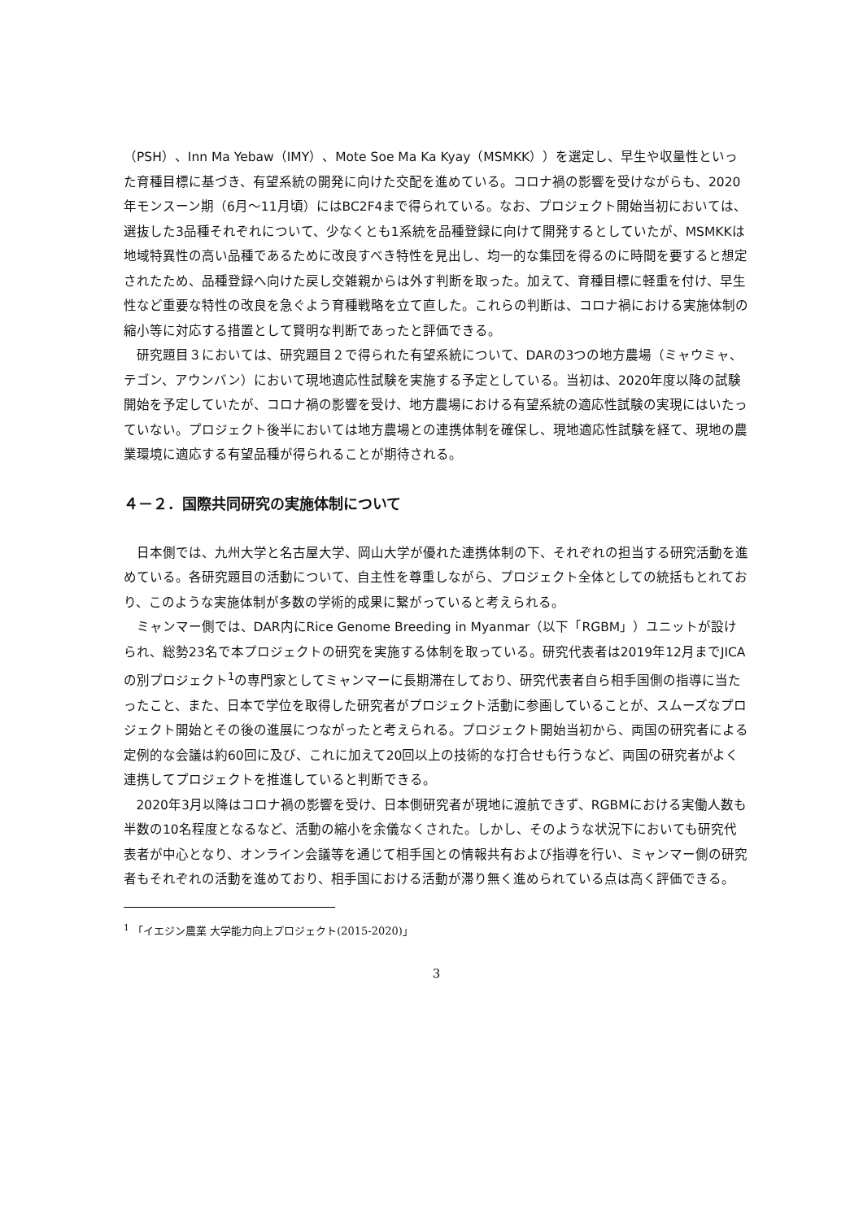（PSH）、Inn Ma Yebaw（IMY）、Mote Soe Ma Ka Kyay（MSMKK））を選定し、早生や収量性といった育種目標に基づき、有望系統の開発に向けた交配を進めている。コロナ禍の影響を受けながらも、2020年モンスーン期（6月～11月頃）にはBC2F4まで得られている。なお、プロジェクト開始当初においては、選抜した3品種それぞれについて、少なくとも1系統を品種登録に向けて開発するとしていたが、MSMKKは地域特異性の高い品種であるために改良すべき特性を見出し、均一的な集団を得るのに時間を要すると想定されたため、品種登録へ向けた戻し交雑親からは外す判断を取った。加えて、育種目標に軽重を付け、早生性など重要な特性の改良を急ぐよう育種戦略を立て直した。これらの判断は、コロナ禍における実施体制の縮小等に対応する措置として賢明な判断であったと評価できる。
研究題目３においては、研究題目２で得られた有望系統について、DARの3つの地方農場（ミャウミャ、テゴン、アウンバン）において現地適応性試験を実施する予定としている。当初は、2020年度以降の試験開始を予定していたが、コロナ禍の影響を受け、地方農場における有望系統の適応性試験の実現にはいたっていない。プロジェクト後半においては地方農場との連携体制を確保し、現地適応性試験を経て、現地の農業環境に適応する有望品種が得られることが期待される。
４－２．国際共同研究の実施体制について
日本側では、九州大学と名古屋大学、岡山大学が優れた連携体制の下、それぞれの担当する研究活動を進めている。各研究題目の活動について、自主性を尊重しながら、プロジェクト全体としての統括もとれており、このような実施体制が多数の学術的成果に繋がっていると考えられる。
ミャンマー側では、DAR内にRice Genome Breeding in Myanmar（以下「RGBM」）ユニットが設けられ、総勢23名で本プロジェクトの研究を実施する体制を取っている。研究代表者は2019年12月までJICAの別プロジェクト<sup>1</sup>の専門家としてミャンマーに長期滞在しており、研究代表者自ら相手国側の指導に当たったこと、また、日本で学位を取得した研究者がプロジェクト活動に参画していることが、スムーズなプロジェクト開始とその後の進展につながったと考えられる。プロジェクト開始当初から、両国の研究者による定例的な会議は約60回に及び、これに加えて20回以上の技術的な打合せも行うなど、両国の研究者がよく連携してプロジェクトを推進していると判断できる。
2020年3月以降はコロナ禍の影響を受け、日本側研究者が現地に渡航できず、RGBMにおける実働人数も半数の10名程度となるなど、活動の縮小を余儀なくされた。しかし、そのような状況下においても研究代表者が中心となり、オンライン会議等を通じて相手国との情報共有および指導を行い、ミャンマー側の研究者もそれぞれの活動を進めており、相手国における活動が滞り無く進められている点は高く評価できる。
<sup>1</sup> 「イエジン農業 大学能力向上プロジェクト(2015-2020)」
3